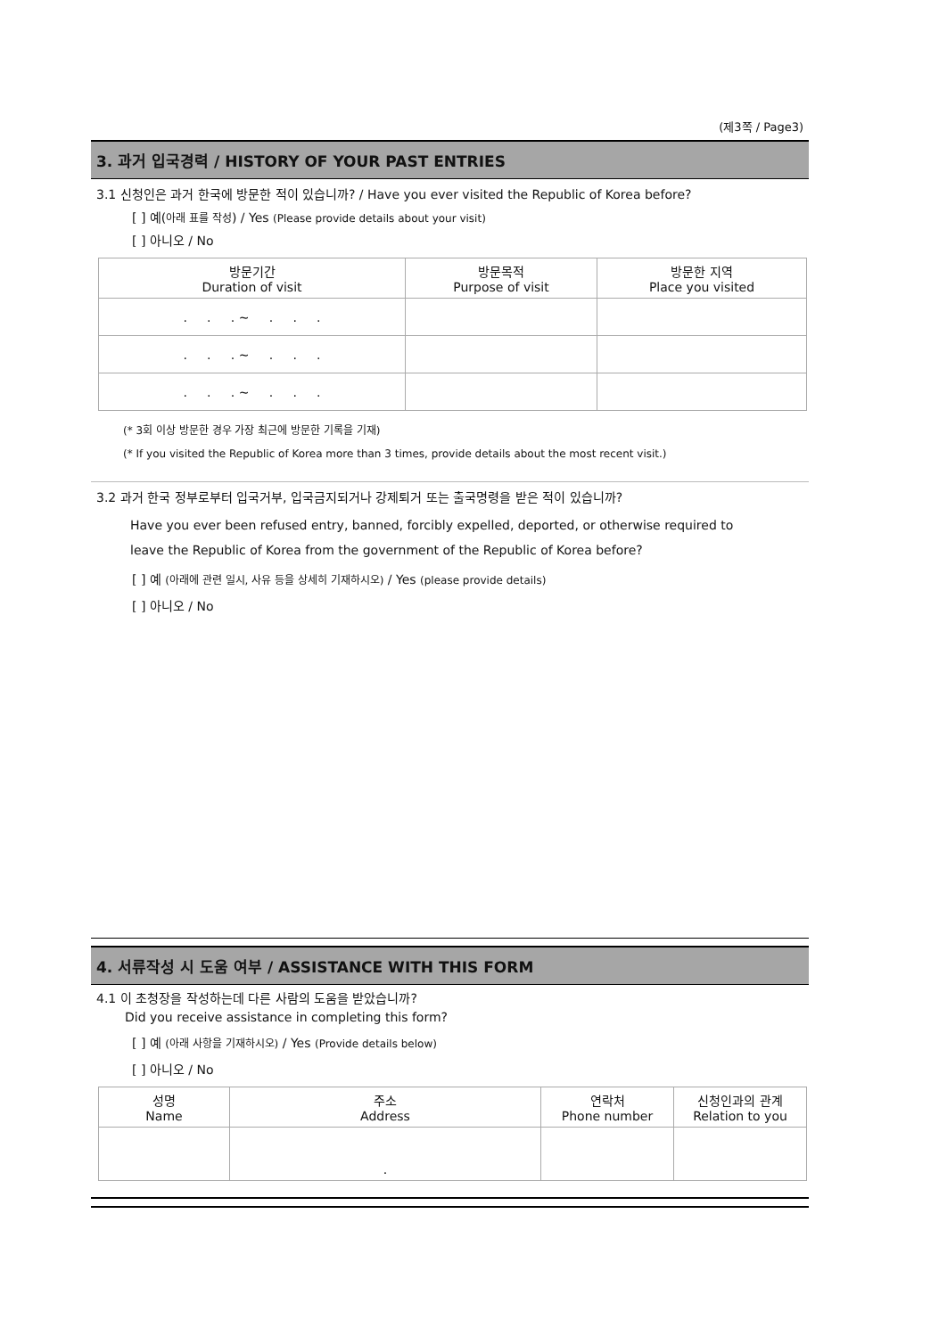(제3쪽 / Page3)
3. 과거 입국경력 / HISTORY OF YOUR PAST ENTRIES
3.1 신청인은 과거 한국에 방문한 적이 있습니까? / Have you ever visited the Republic of Korea before?
[ ] 예(아래 표를 작성) / Yes (Please provide details about your visit)
[ ] 아니오 / No
| 방문기간 Duration of visit | 방문목적 Purpose of visit | 방문한 지역 Place you visited |
| --- | --- | --- |
| . . . ~ . . . | | |
| . . . ~ . . . | | |
| . . . ~ . . . | | |
(* 3회 이상 방문한 경우 가장 최근에 방문한 기록을 기재)
(* If you visited the Republic of Korea more than 3 times, provide details about the most recent visit.)
3.2 과거 한국 정부로부터 입국거부, 입국금지되거나 강제퇴거 또는 출국명령을 받은 적이 있습니까?
Have you ever been refused entry, banned, forcibly expelled, deported, or otherwise required to leave the Republic of Korea from the government of the Republic of Korea before?
[ ] 예 (아래에 관련 일시, 사유 등을 상세히 기재하시오) / Yes (please provide details)
[ ] 아니오 / No
4. 서류작성 시 도움 여부 / ASSISTANCE WITH THIS FORM
4.1 이 초청장을 작성하는데 다른 사람의 도움을 받았습니까?
Did you receive assistance in completing this form?
[ ] 예 (아래 사항을 기재하시오) / Yes (Provide details below)
[ ] 아니오 / No
| 성명 Name | 주소 Address | 연락처 Phone number | 신청인과의 관계 Relation to you |
| --- | --- | --- | --- |
| | . | | |